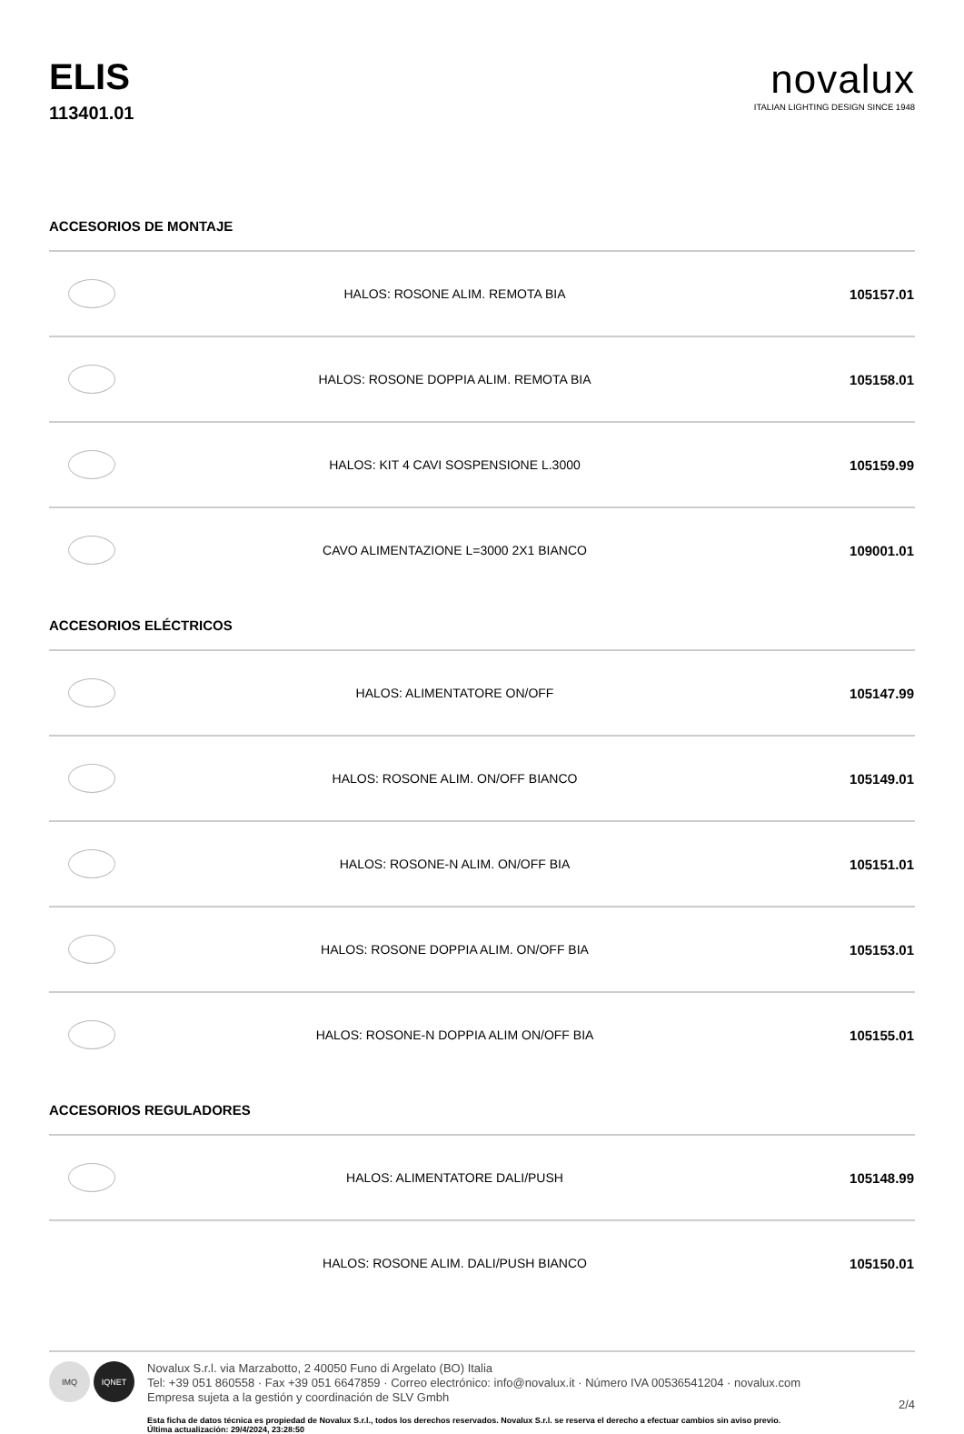ELIS
113401.01
novalux
ITALIAN LIGHTING DESIGN SINCE 1948
ACCESORIOS DE MONTAJE
| | HALOS: ROSONE ALIM. REMOTA BIA | 105157.01 |
| | HALOS: ROSONE DOPPIA ALIM. REMOTA BIA | 105158.01 |
| | HALOS: KIT 4 CAVI SOSPENSIONE L.3000 | 105159.99 |
| | CAVO ALIMENTAZIONE L=3000 2X1 BIANCO | 109001.01 |
ACCESORIOS ELÉCTRICOS
| | HALOS: ALIMENTATORE ON/OFF | 105147.99 |
| | HALOS: ROSONE ALIM. ON/OFF BIANCO | 105149.01 |
| | HALOS: ROSONE-N ALIM. ON/OFF BIA | 105151.01 |
| | HALOS: ROSONE DOPPIA ALIM. ON/OFF BIA | 105153.01 |
| | HALOS: ROSONE-N DOPPIA ALIM ON/OFF BIA | 105155.01 |
ACCESORIOS REGULADORES
| | HALOS: ALIMENTATORE DALI/PUSH | 105148.99 |
| | HALOS: ROSONE ALIM. DALI/PUSH BIANCO | 105150.01 |
IMQ IQNET
Novalux S.r.l. via Marzabotto, 2 40050 Funo di Argelato (BO) Italia
Tel: +39 051 860558 · Fax +39 051 6647859 · Correo electrónico: info@novalux.it · Número IVA 00536541204 · novalux.com
Empresa sujeta a la gestión y coordinación de SLV Gmbh
Esta ficha de datos técnica es propiedad de Novalux S.r.l., todos los derechos reservados. Novalux S.r.l. se reserva el derecho a efectuar cambios sin aviso previo.
Última actualización: 29/4/2024, 23:28:50
2/4